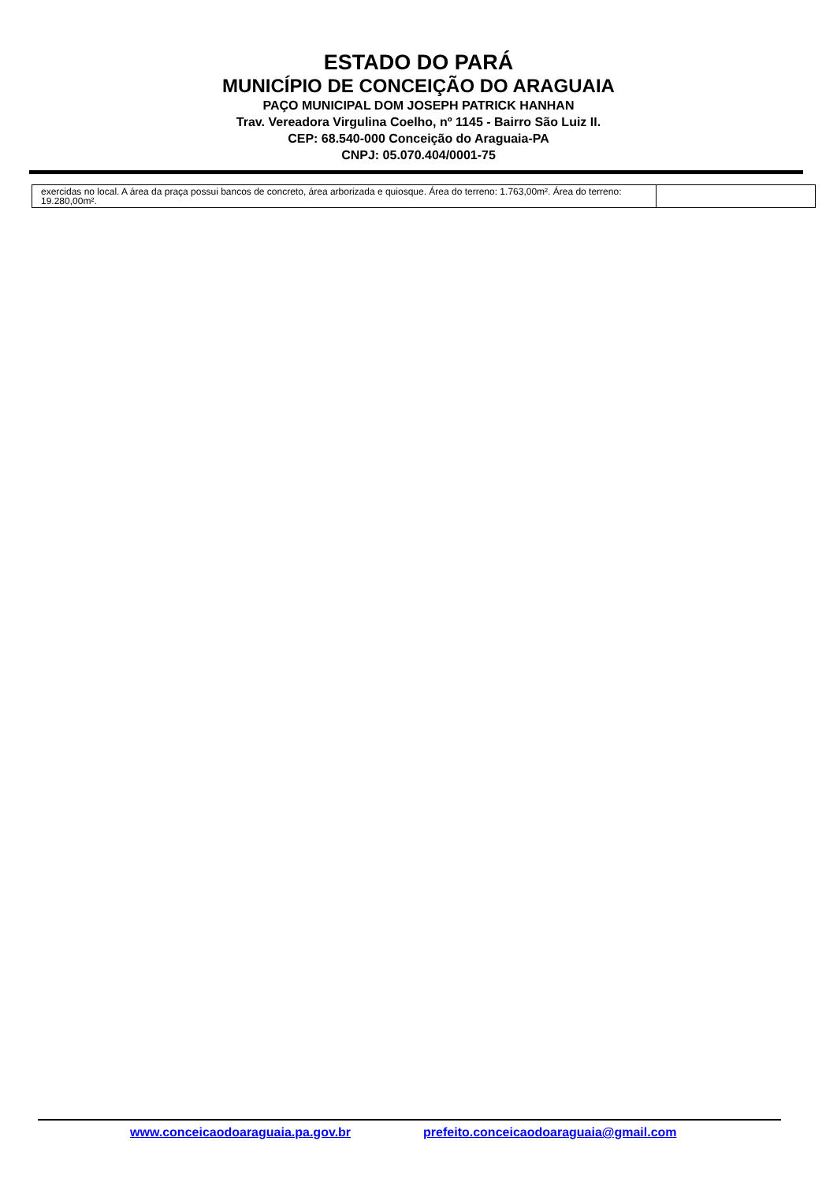ESTADO DO PARÁ
MUNICÍPIO DE CONCEIÇÃO DO ARAGUAIA
PAÇO MUNICIPAL DOM JOSEPH PATRICK HANHAN
Trav. Vereadora Virgulina Coelho, nº 1145 - Bairro São Luiz II.
CEP: 68.540-000 Conceição do Araguaia-PA
CNPJ: 05.070.404/0001-75
| exercidas no local. A área da praça possui bancos de concreto, área arborizada e quiosque. Área do terreno: 1.763,00m². Área do terreno: 19.280,00m². | |
www.conceicaodoaraguaia.pa.gov.br prefeito.conceicaodoaraguaia@gmail.com